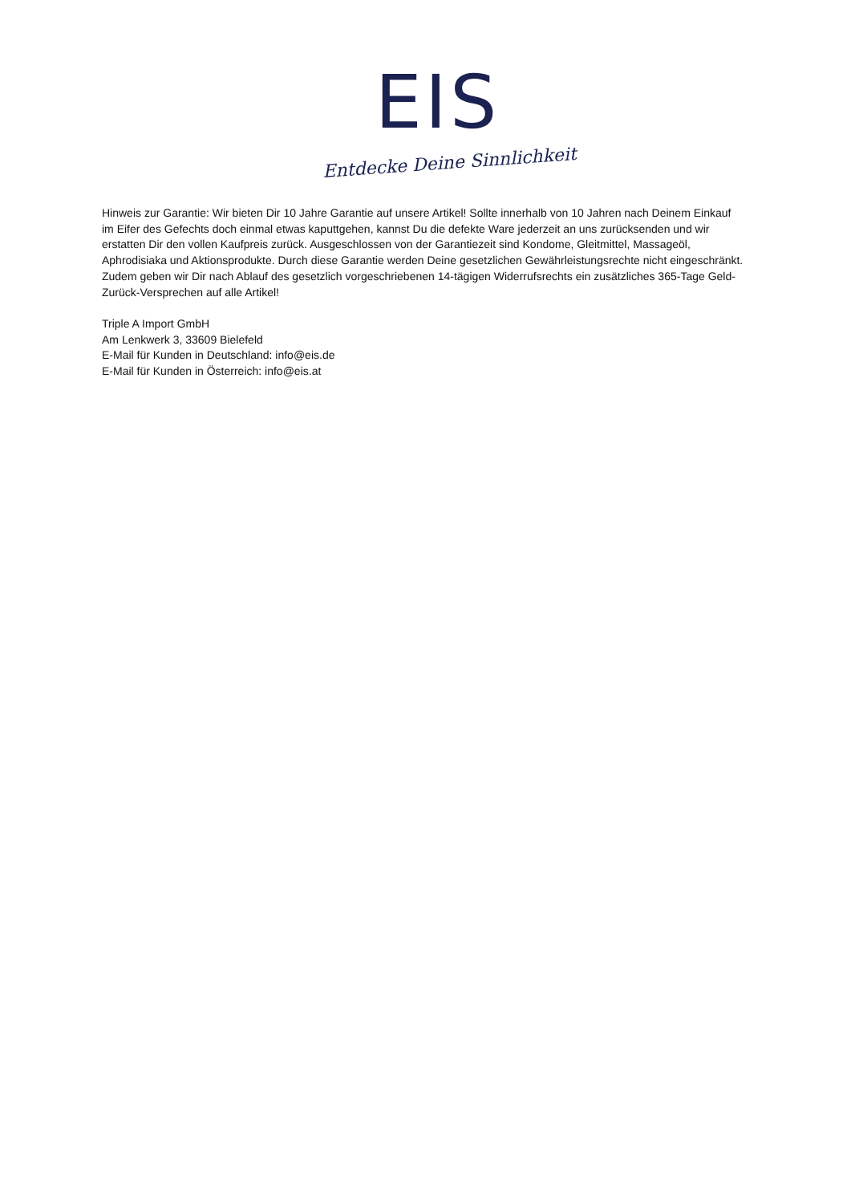EIS
Entdecke Deine Sinnlichkeit
Hinweis zur Garantie: Wir bieten Dir 10 Jahre Garantie auf unsere Artikel! Sollte innerhalb von 10 Jahren nach Deinem Einkauf im Eifer des Gefechts doch einmal etwas kaputtgehen, kannst Du die defekte Ware jederzeit an uns zurücksenden und wir erstatten Dir den vollen Kaufpreis zurück. Ausgeschlossen von der Garantiezeit sind Kondome, Gleitmittel, Massageöl, Aphrodisiaka und Aktionsprodukte. Durch diese Garantie werden Deine gesetzlichen Gewährleistungsrechte nicht eingeschränkt. Zudem geben wir Dir nach Ablauf des gesetzlich vorgeschriebenen 14-tägigen Widerrufsrechts ein zusätzliches 365-Tage Geld-Zurück-Versprechen auf alle Artikel!
Triple A Import GmbH
Am Lenkwerk 3, 33609 Bielefeld
E-Mail für Kunden in Deutschland: info@eis.de
E-Mail für Kunden in Österreich: info@eis.at